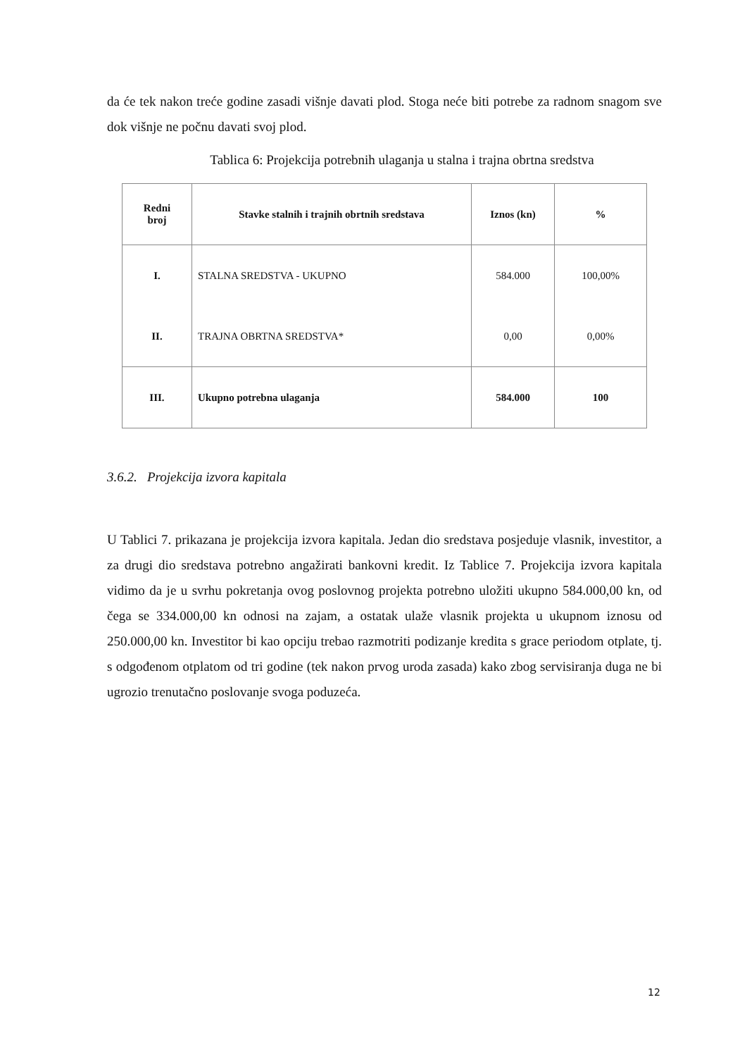da će tek nakon treće godine zasadi višnje davati plod. Stoga neće biti potrebe za radnom snagom sve dok višnje ne počnu davati svoj plod.
Tablica 6: Projekcija potrebnih ulaganja u stalna i trajna obrtna sredstva
| Redni broj | Stavke stalnih i trajnih obrtnih sredstava | Iznos (kn) | % |
| --- | --- | --- | --- |
| I. | STALNA SREDSTVA - UKUPNO | 584.000 | 100,00% |
| II. | TRAJNA OBRTNA SREDSTVA* | 0,00 | 0,00% |
| III. | Ukupno potrebna ulaganja | 584.000 | 100 |
3.6.2. Projekcija izvora kapitala
U Tablici 7. prikazana je projekcija izvora kapitala. Jedan dio sredstava posjeduje vlasnik, investitor, a za drugi dio sredstava potrebno angažirati bankovni kredit. Iz Tablice 7. Projekcija izvora kapitala vidimo da je u svrhu pokretanja ovog poslovnog projekta potrebno uložiti ukupno 584.000,00 kn, od čega se 334.000,00 kn odnosi na zajam, a ostatak ulaže vlasnik projekta u ukupnom iznosu od 250.000,00 kn. Investitor bi kao opciju trebao razmotriti podizanje kredita s grace periodom otplate, tj. s odgođenom otplatom od tri godine (tek nakon prvog uroda zasada) kako zbog servisiranja duga ne bi ugrozio trenutačno poslovanje svoga poduzeća.
12